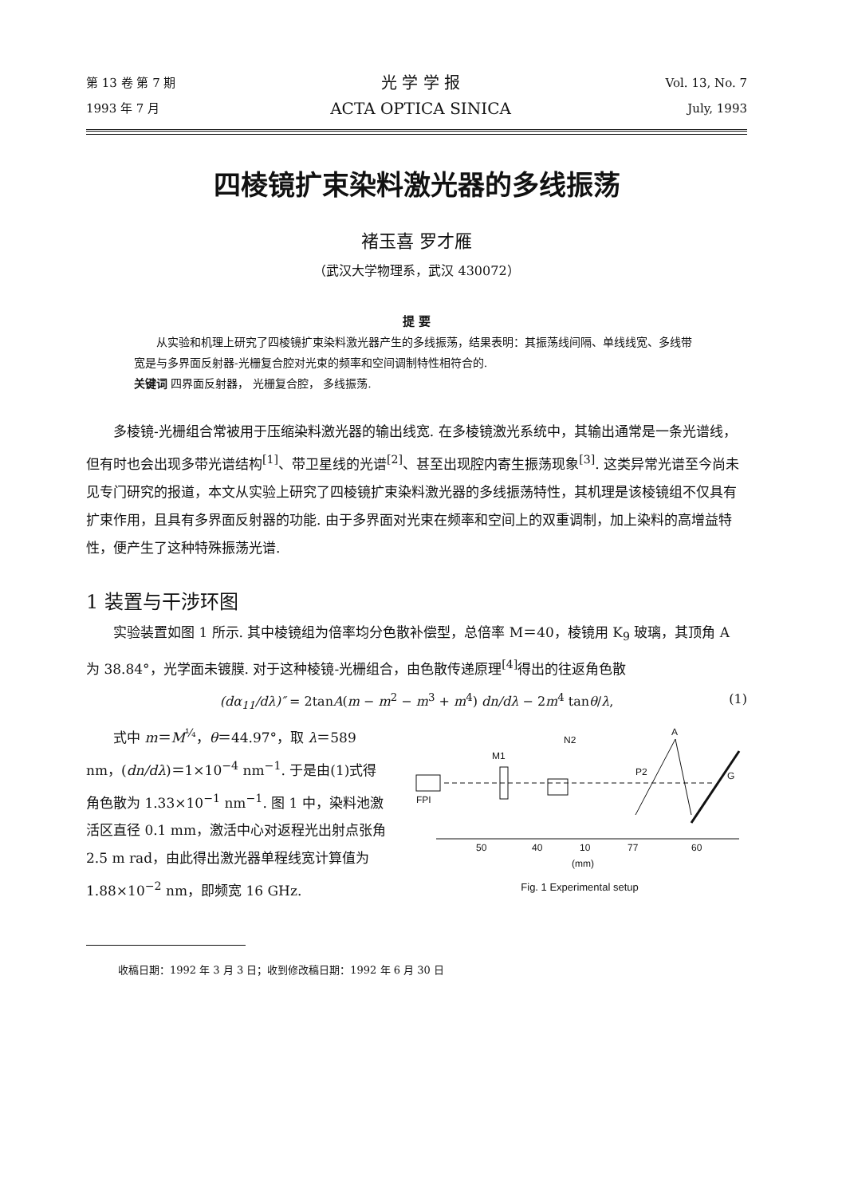第 13 卷 第 7 期
1993 年 7 月
光 学 学 报
ACTA OPTICA SINICA
Vol. 13, No. 7
July, 1993
四棱镜扩束染料激光器的多线振荡
褚玉喜 罗才雁
（武汉大学物理系，武汉 430072）
提 要
从实验和机理上研究了四棱镜扩束染料激光器产生的多线振荡，结果表明：其振荡线间隔、单线线宽、多线带宽是与多界面反射器-光栅复合腔对光束的频率和空间调制特性相符合的.
关键词 四界面反射器， 光栅复合腔， 多线振荡.
多棱镜-光栅组合常被用于压缩染料激光器的输出线宽. 在多棱镜激光系统中，其输出通常是一条光谱线，但有时也会出现多带光谱结构<sup>[1]</sup>、带卫星线的光谱<sup>[2]</sup>、甚至出现腔内寄生振荡现象<sup>[3]</sup>. 这类异常光谱至今尚未见专门研究的报道，本文从实验上研究了四棱镜扩束染料激光器的多线振荡特性，其机理是该棱镜组不仅具有扩束作用，且具有多界面反射器的功能. 由于多界面对光束在频率和空间上的双重调制，加上染料的高增益特性，便产生了这种特殊振荡光谱.
1 装置与干涉环图
实验装置如图 1 所示. 其中棱镜组为倍率均分色散补偿型，总倍率 M＝40，棱镜用 K<sub>9</sub> 玻璃，其顶角 A 为 38.84°，光学面未镀膜. 对于这种棱镜-光栅组合，由色散传递原理<sup>[4]</sup>得出的往返角色散
(dα<sub>11</sub>/dλ)″ = 2tanA(m − m<sup>2</sup> − m<sup>3</sup> + m<sup>4</sup>) dn/dλ − 2m<sup>4</sup> tanθ/λ, (1)
式中 m＝M<sup>¼</sup>，θ＝44.97°，取 λ＝589 nm，(dn/dλ)＝1×10<sup>−4</sup> nm<sup>−1</sup>. 于是由(1)式得角色散为 1.33×10<sup>−1</sup> nm<sup>−1</sup>. 图 1 中，染料池激活区直径 0.1 mm，激活中心对返程光出射点张角 2.5 m rad，由此得出激光器单程线宽计算值为 1.88×10<sup>−2</sup> nm，即频宽 16 GHz.
FPI
M1
N2
P2
A
G
50
40
10
77
60
(mm)
Fig. 1 Experimental setup
收稿日期：1992 年 3 月 3 日；收到修改稿日期：1992 年 6 月 30 日